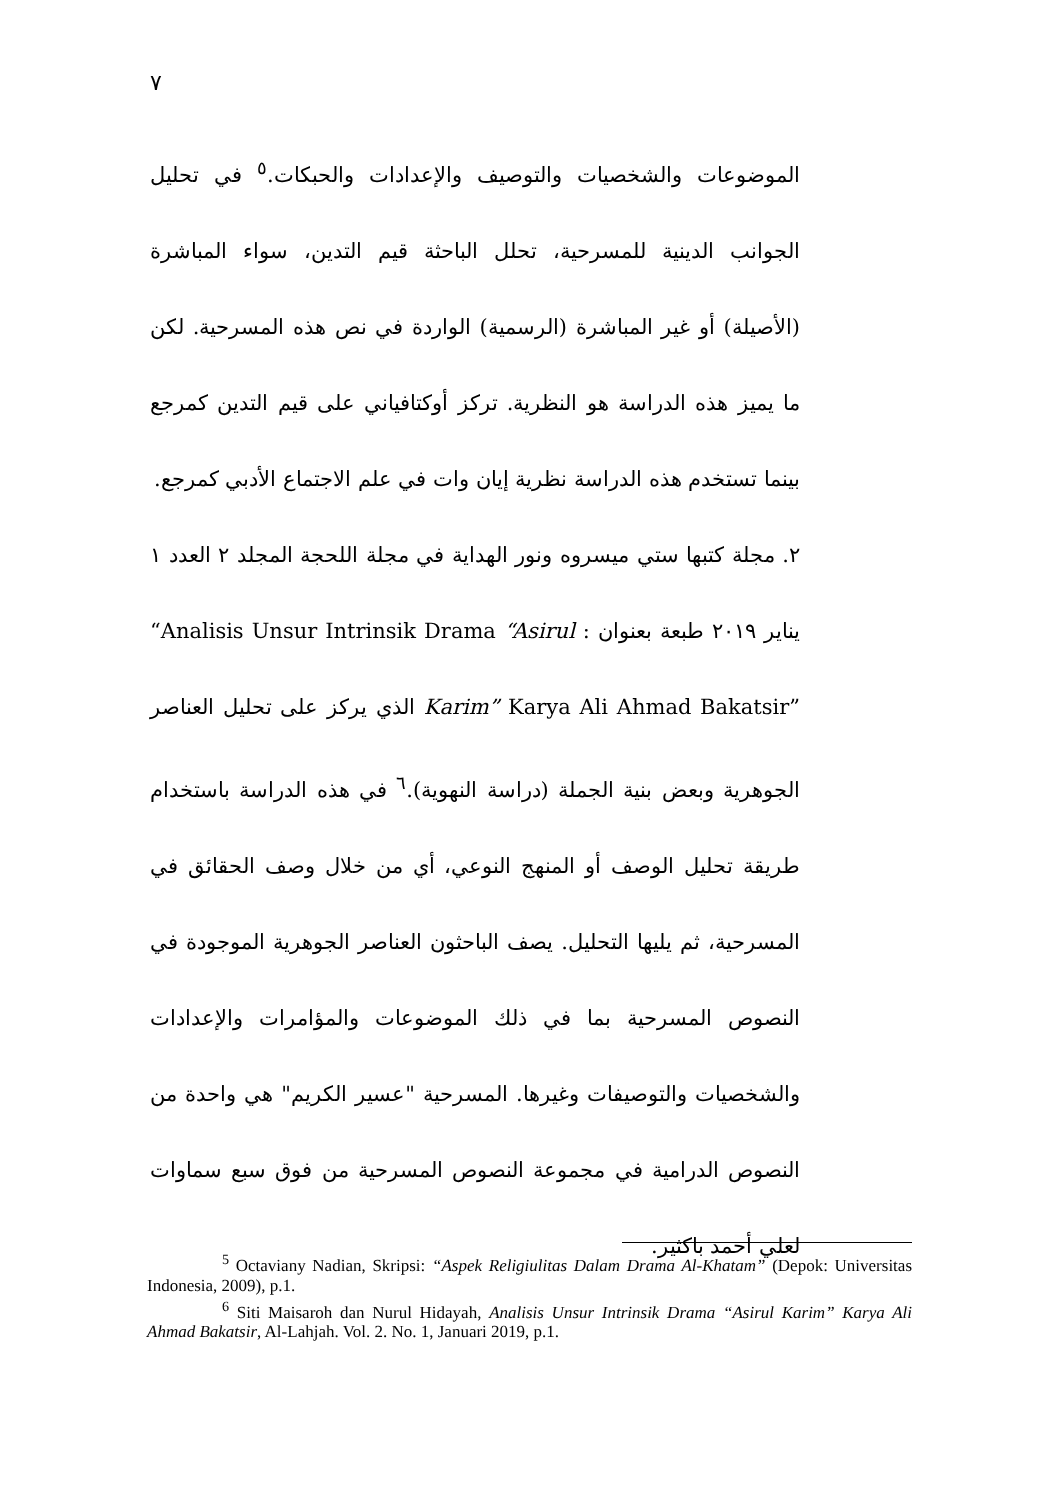٧
الموضوعات والشخصيات والتوصيف والإعدادات والحبكات.<sup>٥</sup> في تحليل الجوانب الدينية للمسرحية، تحلل الباحثة قيم التدين، سواء المباشرة (الأصيلة) أو غير المباشرة (الرسمية) الواردة في نص هذه المسرحية. لكن ما يميز هذه الدراسة هو النظرية. تركز أوكتافياني على قيم التدين كمرجع بينما تستخدم هذه الدراسة نظرية إيان وات في علم الاجتماع الأدبي كمرجع.
٢. مجلة كتبها ستي ميسروه ونور الهداية في مجلة اللحجة المجلد ٢ العدد ١ يناير ٢٠١٩ طبعة بعنوان : “Analisis Unsur Intrinsik Drama “Asirul Karim” Karya Ali Ahmad Bakatsir” الذي يركز على تحليل العناصر الجوهرية وبعض بنية الجملة (دراسة النهوية).<sup>٦</sup> في هذه الدراسة باستخدام طريقة تحليل الوصف أو المنهج النوعي، أي من خلال وصف الحقائق في المسرحية، ثم يليها التحليل. يصف الباحثون العناصر الجوهرية الموجودة في النصوص المسرحية بما في ذلك الموضوعات والمؤامرات والإعدادات والشخصيات والتوصيفات وغيرها. المسرحية "عسير الكريم" هي واحدة من النصوص الدرامية في مجموعة النصوص المسرحية من فوق سبع سماوات لعلي أحمد باكثير.
<sup>5</sup> Octaviany Nadian, Skripsi: “Aspek Religiulitas Dalam Drama Al-Khatam” (Depok: Universitas Indonesia, 2009), p.1.
<sup>6</sup> Siti Maisaroh dan Nurul Hidayah, Analisis Unsur Intrinsik Drama “Asirul Karim” Karya Ali Ahmad Bakatsir, Al-Lahjah. Vol. 2. No. 1, Januari 2019, p.1.